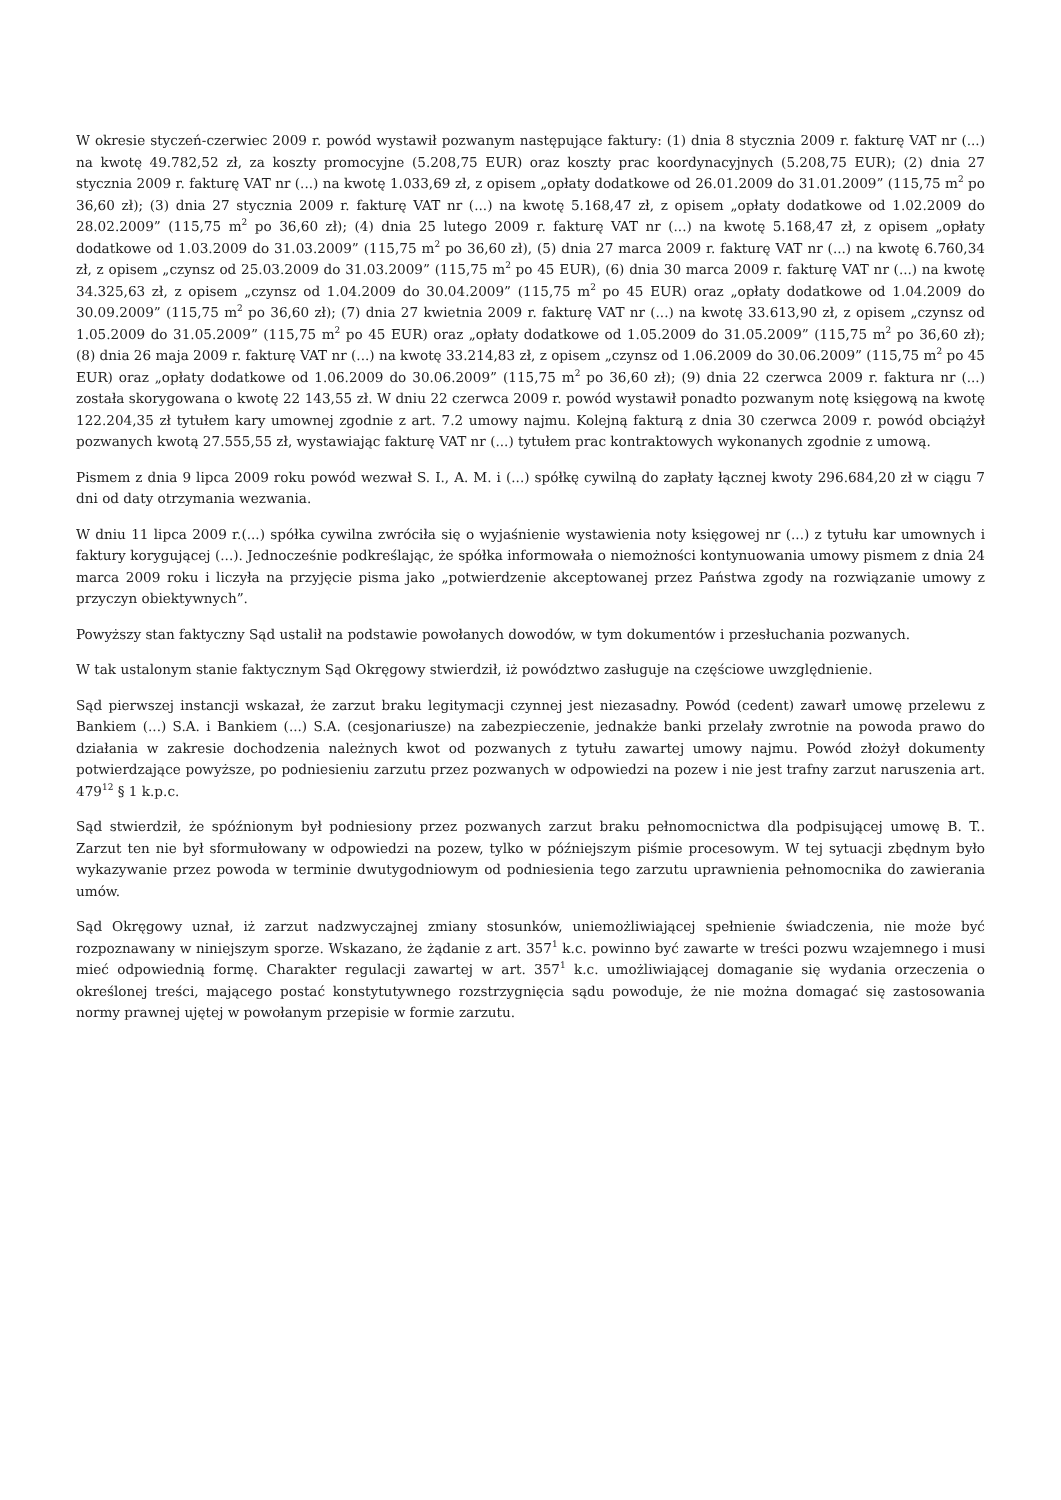W okresie styczeń-czerwiec 2009 r. powód wystawił pozwanym następujące faktury: (1) dnia 8 stycznia 2009 r. fakturę VAT nr (...) na kwotę 49.782,52 zł, za koszty promocyjne (5.208,75 EUR) oraz koszty prac koordynacyjnych (5.208,75 EUR); (2) dnia 27 stycznia 2009 r. fakturę VAT nr (...) na kwotę 1.033,69 zł, z opisem „opłaty dodatkowe od 26.01.2009 do 31.01.2009” (115,75 m<sup>2</sup> po 36,60 zł); (3) dnia 27 stycznia 2009 r. fakturę VAT nr (...) na kwotę 5.168,47 zł, z opisem „opłaty dodatkowe od 1.02.2009 do 28.02.2009” (115,75 m<sup>2</sup> po 36,60 zł); (4) dnia 25 lutego 2009 r. fakturę VAT nr (...) na kwotę 5.168,47 zł, z opisem „opłaty dodatkowe od 1.03.2009 do 31.03.2009” (115,75 m<sup>2</sup> po 36,60 zł), (5) dnia 27 marca 2009 r. fakturę VAT nr (...) na kwotę 6.760,34 zł, z opisem „czynsz od 25.03.2009 do 31.03.2009” (115,75 m<sup>2</sup> po 45 EUR), (6) dnia 30 marca 2009 r. fakturę VAT nr (...) na kwotę 34.325,63 zł, z opisem „czynsz od 1.04.2009 do 30.04.2009” (115,75 m<sup>2</sup> po 45 EUR) oraz „opłaty dodatkowe od 1.04.2009 do 30.09.2009” (115,75 m<sup>2</sup> po 36,60 zł); (7) dnia 27 kwietnia 2009 r. fakturę VAT nr (...) na kwotę 33.613,90 zł, z opisem „czynsz od 1.05.2009 do 31.05.2009” (115,75 m<sup>2</sup> po 45 EUR) oraz „opłaty dodatkowe od 1.05.2009 do 31.05.2009” (115,75 m<sup>2</sup> po 36,60 zł); (8) dnia 26 maja 2009 r. fakturę VAT nr (...) na kwotę 33.214,83 zł, z opisem „czynsz od 1.06.2009 do 30.06.2009” (115,75 m<sup>2</sup> po 45 EUR) oraz „opłaty dodatkowe od 1.06.2009 do 30.06.2009” (115,75 m<sup>2</sup> po 36,60 zł); (9) dnia 22 czerwca 2009 r. faktura nr (...) została skorygowana o kwotę 22 143,55 zł. W dniu 22 czerwca 2009 r. powód wystawił ponadto pozwanym notę księgową na kwotę 122.204,35 zł tytułem kary umownej zgodnie z art. 7.2 umowy najmu. Kolejną fakturą z dnia 30 czerwca 2009 r. powód obciążył pozwanych kwotą 27.555,55 zł, wystawiając fakturę VAT nr (...) tytułem prac kontraktowych wykonanych zgodnie z umową.
Pismem z dnia 9 lipca 2009 roku powód wezwał S. I., A. M. i (...) spółkę cywilną do zapłaty łącznej kwoty 296.684,20 zł w ciągu 7 dni od daty otrzymania wezwania.
W dniu 11 lipca 2009 r.(...) spółka cywilna zwróciła się o wyjaśnienie wystawienia noty księgowej nr (...) z tytułu kar umownych i faktury korygującej (...). Jednocześnie podkreślając, że spółka informowała o niemożności kontynuowania umowy pismem z dnia 24 marca 2009 roku i liczyła na przyjęcie pisma jako „potwierdzenie akceptowanej przez Państwa zgody na rozwiązanie umowy z przyczyn obiektywnych”.
Powyższy stan faktyczny Sąd ustalił na podstawie powołanych dowodów, w tym dokumentów i przesłuchania pozwanych.
W tak ustalonym stanie faktycznym Sąd Okręgowy stwierdził, iż powództwo zasługuje na częściowe uwzględnienie.
Sąd pierwszej instancji wskazał, że zarzut braku legitymacji czynnej jest niezasadny. Powód (cedent) zawarł umowę przelewu z Bankiem (...) S.A. i Bankiem (...) S.A. (cesjonariusze) na zabezpieczenie, jednakże banki przelały zwrotnie na powoda prawo do działania w zakresie dochodzenia należnych kwot od pozwanych z tytułu zawartej umowy najmu. Powód złożył dokumenty potwierdzające powyższe, po podniesieniu zarzutu przez pozwanych w odpowiedzi na pozew i nie jest trafny zarzut naruszenia art. 479<sup>12</sup> § 1 k.p.c.
Sąd stwierdził, że spóźnionym był podniesiony przez pozwanych zarzut braku pełnomocnictwa dla podpisującej umowę B. T.. Zarzut ten nie był sformułowany w odpowiedzi na pozew, tylko w późniejszym piśmie procesowym. W tej sytuacji zbędnym było wykazywanie przez powoda w terminie dwutygodniowym od podniesienia tego zarzutu uprawnienia pełnomocnika do zawierania umów.
Sąd Okręgowy uznał, iż zarzut nadzwyczajnej zmiany stosunków, uniemożliwiającej spełnienie świadczenia, nie może być rozpoznawany w niniejszym sporze. Wskazano, że żądanie z art. 357<sup>1</sup> k.c. powinno być zawarte w treści pozwu wzajemnego i musi mieć odpowiednią formę. Charakter regulacji zawartej w art. 357<sup>1</sup> k.c. umożliwiającej domaganie się wydania orzeczenia o określonej treści, mającego postać konstytutywnego rozstrzygnięcia sądu powoduje, że nie można domagać się zastosowania normy prawnej ujętej w powołanym przepisie w formie zarzutu.